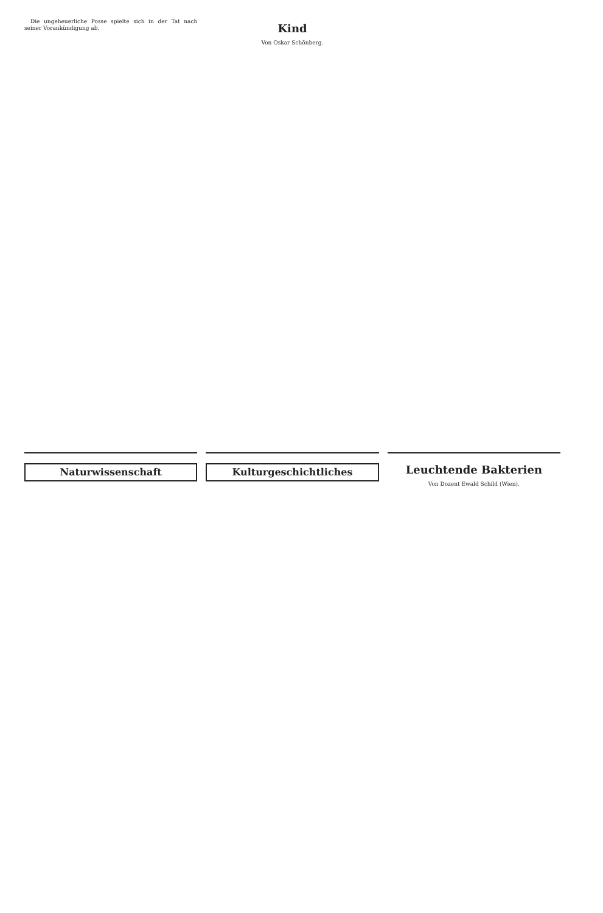Die ungeheuerliche Posse spielte sich in der Tat nach seiner Vorankündigung ab.
Kind
Von Oskar Schönberg.
Naturwissenschaft
Kulturgeschichtliches
Leuchtende Bakterien
Von Dozent Ewald Schild (Wien).